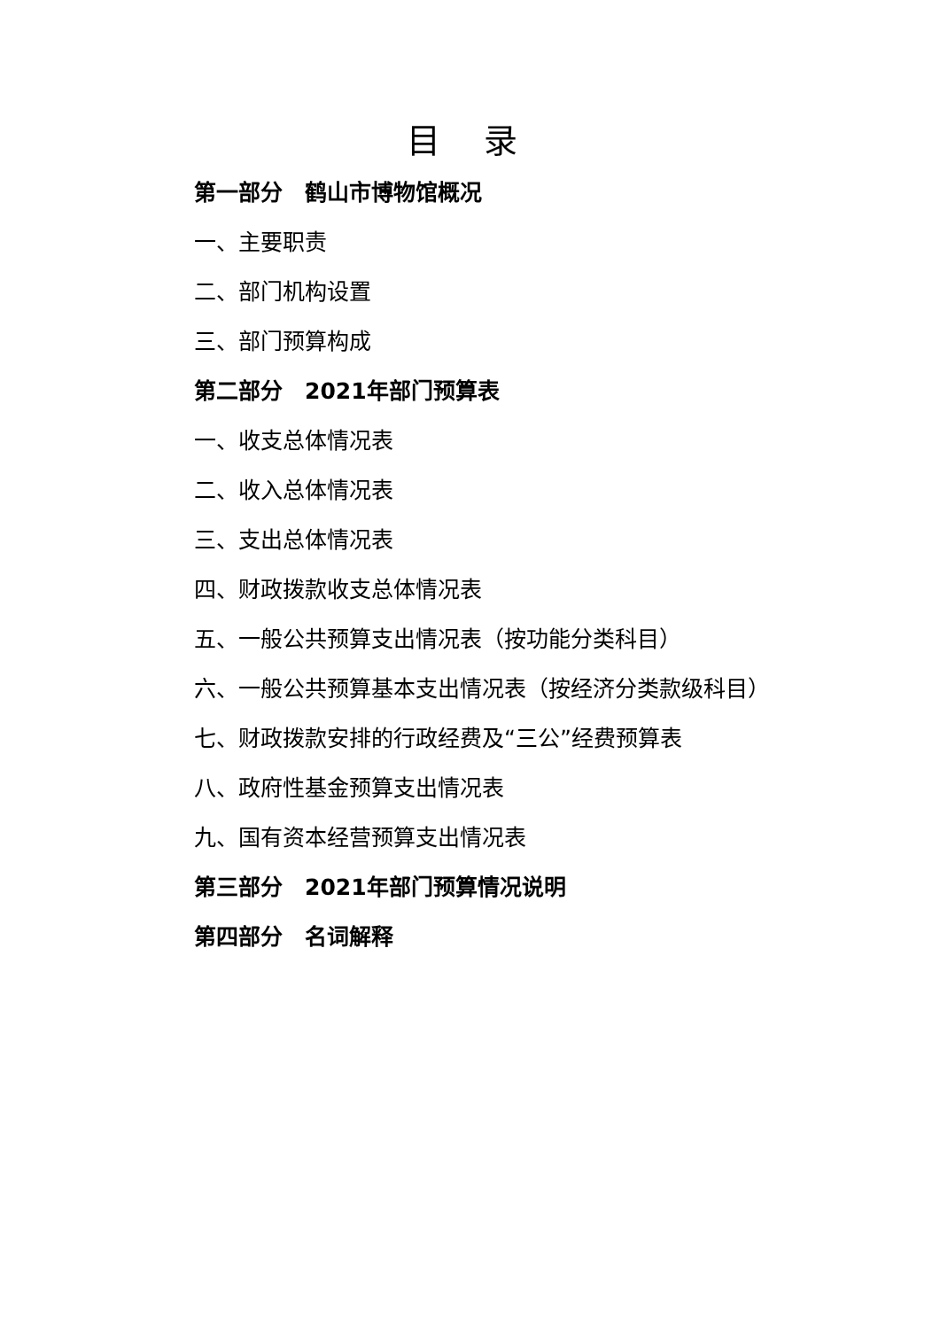目 录
第一部分　鹤山市博物馆概况
一、主要职责
二、部门机构设置
三、部门预算构成
第二部分　2021年部门预算表
一、收支总体情况表
二、收入总体情况表
三、支出总体情况表
四、财政拨款收支总体情况表
五、一般公共预算支出情况表（按功能分类科目）
六、一般公共预算基本支出情况表（按经济分类款级科目）
七、财政拨款安排的行政经费及“三公”经费预算表
八、政府性基金预算支出情况表
九、国有资本经营预算支出情况表
第三部分　2021年部门预算情况说明
第四部分　名词解释